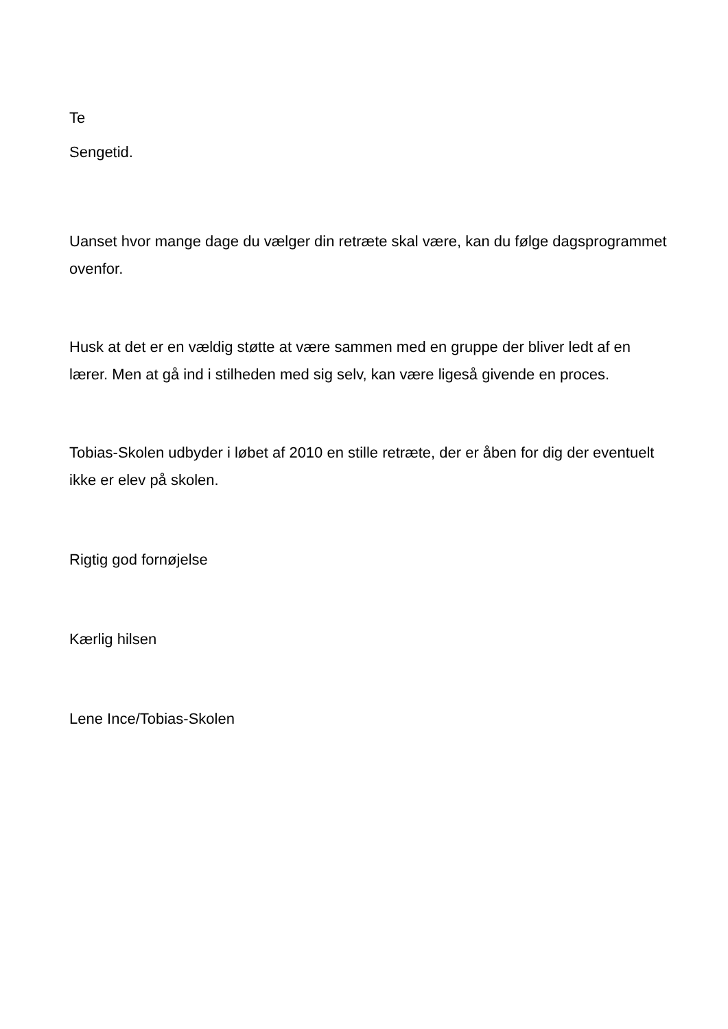Te
Sengetid.
Uanset hvor mange dage du vælger din retræte skal være, kan du følge dagsprogrammet ovenfor.
Husk at det er en vældig støtte at være sammen med en gruppe der bliver ledt af en lærer. Men at gå ind i stilheden med sig selv, kan være ligeså givende en proces.
Tobias-Skolen udbyder i løbet af 2010 en stille retræte, der er åben for dig der eventuelt ikke er elev på skolen.
Rigtig god fornøjelse
Kærlig hilsen
Lene Ince/Tobias-Skolen